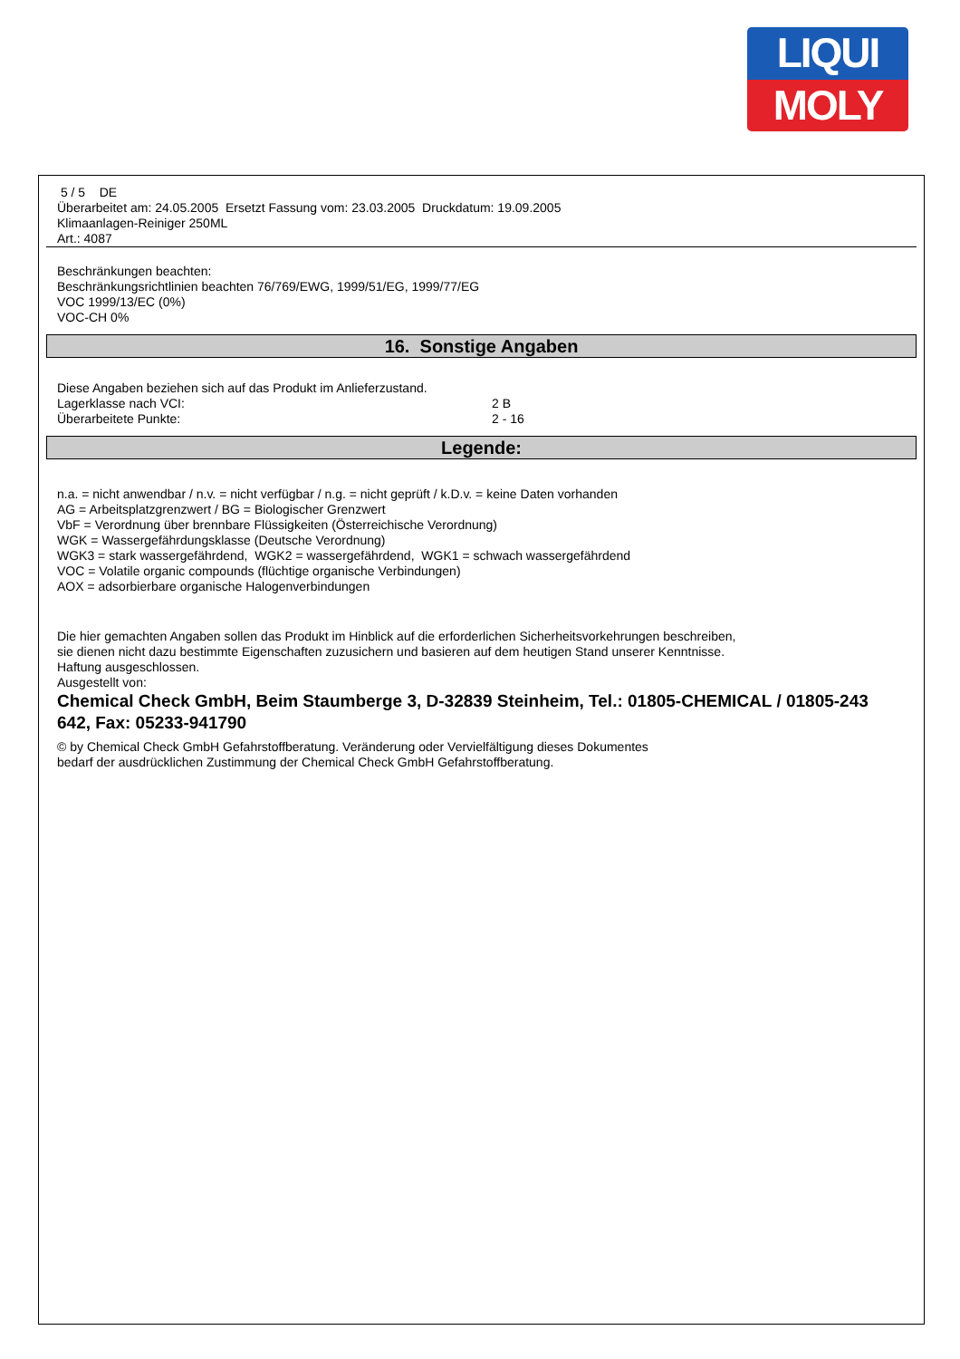LIQUI
MOLY
5 / 5 DE
Überarbeitet am: 24.05.2005 Ersetzt Fassung vom: 23.03.2005 Druckdatum: 19.09.2005
Klimaanlagen-Reiniger 250ML
Art.: 4087
Beschränkungen beachten:
Beschränkungsrichtlinien beachten 76/769/EWG, 1999/51/EG, 1999/77/EG
VOC 1999/13/EC (0%)
VOC-CH 0%
16. Sonstige Angaben
Diese Angaben beziehen sich auf das Produkt im Anlieferzustand.
Lagerklasse nach VCI: 2 B
Überarbeitete Punkte: 2 - 16
Legende:
n.a. = nicht anwendbar / n.v. = nicht verfügbar / n.g. = nicht geprüft / k.D.v. = keine Daten vorhanden
AG = Arbeitsplatzgrenzwert / BG = Biologischer Grenzwert
VbF = Verordnung über brennbare Flüssigkeiten (Österreichische Verordnung)
WGK = Wassergefährdungsklasse (Deutsche Verordnung)
WGK3 = stark wassergefährdend, WGK2 = wassergefährdend, WGK1 = schwach wassergefährdend
VOC = Volatile organic compounds (flüchtige organische Verbindungen)
AOX = adsorbierbare organische Halogenverbindungen
Die hier gemachten Angaben sollen das Produkt im Hinblick auf die erforderlichen Sicherheitsvorkehrungen beschreiben,
sie dienen nicht dazu bestimmte Eigenschaften zuzusichern und basieren auf dem heutigen Stand unserer Kenntnisse.
Haftung ausgeschlossen.
Ausgestellt von:
Chemical Check GmbH, Beim Staumberge 3, D-32839 Steinheim, Tel.: 01805-CHEMICAL / 01805-243 642, Fax: 05233-941790
© by Chemical Check GmbH Gefahrstoffberatung. Veränderung oder Vervielfältigung dieses Dokumentes
bedarf der ausdrücklichen Zustimmung der Chemical Check GmbH Gefahrstoffberatung.